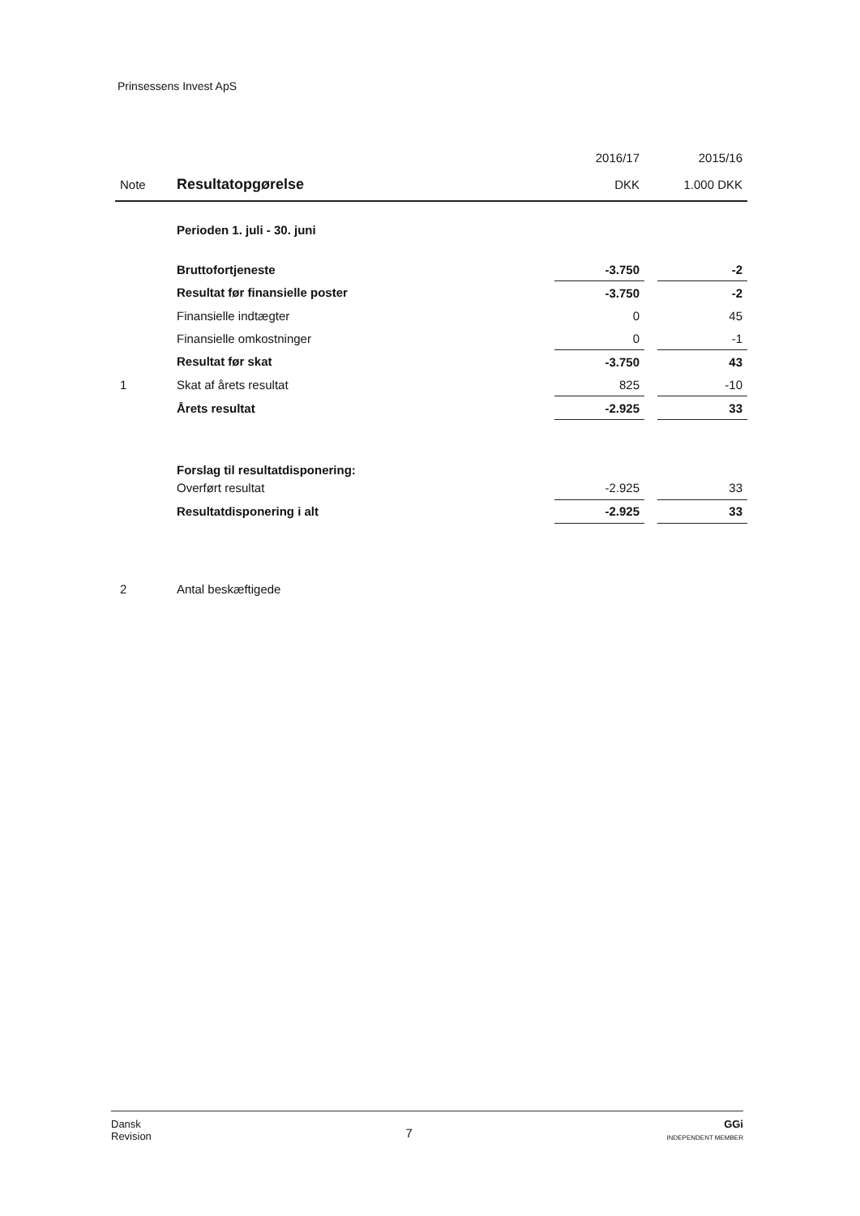Prinsessens Invest ApS
| | | 2016/17 | | 2015/16 |
| --- | --- | --- | --- | --- |
| Note | Resultatopgørelse | DKK | | 1.000 DKK |
| | Perioden 1. juli - 30. juni | | | |
| | Bruttofortjeneste | -3.750 | | -2 |
| | Resultat før finansielle poster | -3.750 | | -2 |
| | Finansielle indtægter | 0 | | 45 |
| | Finansielle omkostninger | 0 | | -1 |
| | Resultat før skat | -3.750 | | 43 |
| 1 | Skat af årets resultat | 825 | | -10 |
| | Årets resultat | -2.925 | | 33 |
| | Forslag til resultatdisponering: | | | |
| | Overført resultat | -2.925 | | 33 |
| | Resultatdisponering i alt | -2.925 | | 33 |
| 2 | Antal beskæftigede | | | |
Dansk
Revision
7
GGi
INDEPENDENT MEMBER